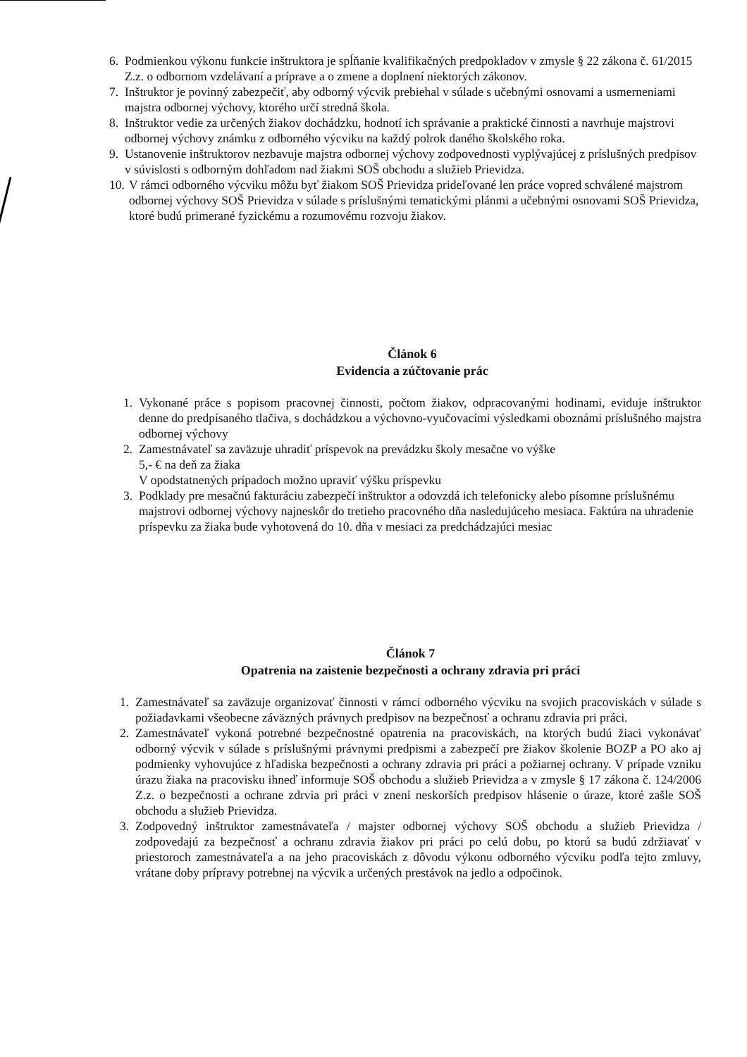6. Podmienkou výkonu funkcie inštruktora je spĺňanie kvalifikačných predpokladov v zmysle § 22 zákona č. 61/2015 Z.z. o odbornom vzdelávaní a príprave a o zmene a doplnení niektorých zákonov.
7. Inštruktor je povinný zabezpečiť, aby odborný výcvik prebiehal v súlade s učebnými osnovami a usmerneniami majstra odbornej výchovy, ktorého určí stredná škola.
8. Inštruktor vedie za určených žiakov dochádzku, hodnotí ich správanie a praktické činnosti a navrhuje majstrovi odbornej výchovy známku z odborného výcviku na každý polrok daného školského roka.
9. Ustanovenie inštruktorov nezbavuje majstra odbornej výchovy zodpovednosti vyplývajúcej z príslušných predpisov v súvislosti s odborným dohľadom nad žiakmi SOŠ obchodu a služieb Prievidza.
10.
V rámci odborného výcviku môžu byť žiakom SOŠ Prievidza prideľované len práce vopred schválené majstrom odbornej výchovy SOŠ Prievidza v súlade s príslušnými tematickými plánmi a učebnými osnovami SOŠ Prievidza, ktoré budú primerané fyzickému a rozumovému rozvoju žiakov.
Článok 6
Evidencia a zúčtovanie prác
1. Vykonané práce s popisom pracovnej činnosti, počtom žiakov, odpracovanými hodinami, eviduje inštruktor denne do predpísaného tlačiva, s dochádzkou a výchovno-vyučovacími výsledkami oboznámi príslušného majstra odbornej výchovy
2. Zamestnávateľ sa zaväzuje uhradiť príspevok na prevádzku školy mesačne vo výške
5,- € na deň za žiaka
V opodstatnených prípadoch možno upraviť výšku príspevku
3. Podklady pre mesačnú fakturáciu zabezpečí inštruktor a odovzdá ich telefonicky alebo písomne príslušnému majstrovi odbornej výchovy najneskôr do tretieho pracovného dňa nasledujúceho mesiaca. Faktúra na uhradenie príspevku za žiaka bude vyhotovená do 10. dňa v mesiaci za predchádzajúci mesiac
Článok 7
Opatrenia na zaistenie bezpečnosti a ochrany zdravia pri práci
1. Zamestnávateľ sa zaväzuje organizovať činnosti v rámci odborného výcviku na svojich pracoviskách v súlade s požiadavkami všeobecne záväzných právnych predpisov na bezpečnosť a ochranu zdravia pri práci.
2. Zamestnávateľ vykoná potrebné bezpečnostné opatrenia na pracoviskách, na ktorých budú žiaci vykonávať odborný výcvik v súlade s príslušnými právnymi predpismi a zabezpečí pre žiakov školenie BOZP a PO ako aj podmienky vyhovujúce z hľadiska bezpečnosti a ochrany zdravia pri práci a požiarnej ochrany. V prípade vzniku úrazu žiaka na pracovisku ihneď informuje SOŠ obchodu a služieb Prievidza a v zmysle § 17 zákona č. 124/2006 Z.z. o bezpečnosti a ochrane zdrvia pri práci v znení neskorších predpisov hlásenie o úraze, ktoré zašle SOŠ obchodu a služieb Prievidza.
3. Zodpovedný inštruktor zamestnávateľa / majster odbornej výchovy SOŠ obchodu a služieb Prievidza / zodpovedajú za bezpečnosť a ochranu zdravia žiakov pri práci po celú dobu, po ktorú sa budú zdržiavať v priestoroch zamestnávateľa a na jeho pracoviskách z dôvodu výkonu odborného výcviku podľa tejto zmluvy, vrátane doby prípravy potrebnej na výcvik a určených prestávok na jedlo a odpočinok.